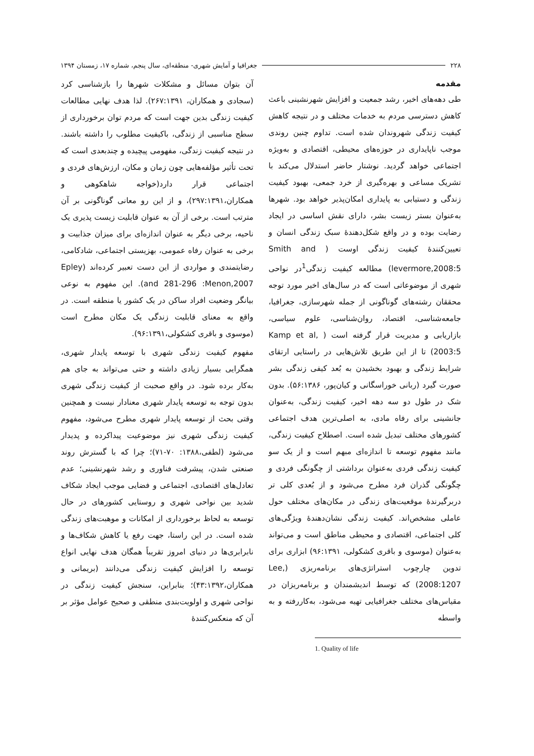۲۲۸ جغرافیا و آمایش شهری- منطقه‌ای، سال پنجم، شماره ۱۷، زمستان ۱۳۹۴
مقدمه
طی دهه‌های اخیر، رشد جمعیت و افزایش شهرنشینی باعث کاهش دسترسی مردم به خدمات مختلف و در نتیجه کاهش کیفیت زندگی شهروندان شده است. تداوم چنین روندی موجب ناپایداری در حوزه‌های محیطی، اقتصادی و به‌ویژه اجتماعی خواهد گردید. نوشتار حاضر استدلال می‌کند با تشریک مساعی و بهره‌گیری از خرد جمعی، بهبود کیفیت زندگی و دستیابی به پایداری امکان‌پذیر خواهد بود. شهرها به‌عنوان بستر زیست بشر، دارای نقش اساسی در ایجاد رضایت بوده و در واقع شکل‌دهندۀ سبک زندگی انسان و تعیین‌کنندۀ کیفیت زندگی اوست ( Smith and levermore,2008:5) مطالعه کیفیت زندگی<sup>1</sup>در نواحی شهری از موضوعاتی است که در سال‌های اخیر مورد توجه محققان رشته‌های گوناگونی از جمله شهرسازی، جغرافیا، جامعه‌شناسی، اقتصاد، روان‌شناسی، علوم سیاسی، بازاریابی و مدیریت قرار گرفته است ( Kamp et al, 2003:5) تا از این طریق تلاش‌هایی در راستایی ارتقای شرایط زندگی و بهبود بخشیدن به بُعد کیفی زندگی بشر صورت گیرد (ربانی خوراسگانی و کیان‌پور، ۵۶:۱۳۸۶). بدون شک در طول دو سه دهه اخیر، کیفیت زندگی، به‌عنوان جانشینی برای رفاه مادی، به اصلی‌ترین هدف اجتماعی کشورهای مختلف تبدیل شده است. اصطلاح کیفیت زندگی، مانند مفهوم توسعه تا اندازه‌ای مبهم است و از یک سو کیفیت زندگی فردی به‌عنوان برداشتی از چگونگی فردی و چگونگی گذران فرد مطرح می‌شود و از بُعدی کلی تر دربرگیرندۀ موقعیت‌های زندگی در مکان‌های مختلف حول عاملی مشخص‌اند. کیفیت زندگی نشان‌دهندۀ ویژگی‌های کلی اجتماعی، اقتصادی و محیطی مناطق است و می‌تواند به‌عنوان (موسوی و باقری کشکولی، ۹۶:۱۳۹۱) ابزاری برای تدوین چارچوب استراتژی‌های برنامه‌ریزی (Lee, 2008:1207) که توسط اندیشمندان و برنامه‌ریزان در مقیاس‌های مختلف جغرافیایی تهیه می‌شود، به‌کاررفته و به واسطه
1. Quality of life
آن بتوان مسائل و مشکلات شهرها را بازشناسی کرد (سجادی و همکاران، ۲۶۷:۱۳۹۱). لذا هدف نهایی مطالعات کیفیت زندگی بدین جهت است که مردم توان برخورداری از سطح مناسبی از زندگی، باکیفیت مطلوب را داشته باشند. در نتیجه کیفیت زندگی، مفهومی پیچیده و چندبعدی است که تحت تأثیر مؤلفه‌هایی چون زمان و مکان، ارزش‌های فردی و اجتماعی قرار دارد(خواجه شاهکوهی و همکاران،۲۹۷:۱۳۹۱)، و از این رو معانی گوناگونی بر آن مترتب است. برخی از آن به عنوان قابلیت زیست پذیری یک ناحیه، برخی دیگر به عنوان اندازه‌ای برای میزان جذابیت و برخی به عنوان رفاه عمومی، بهزیستی اجتماعی، شادکامی، رضایتمندی و مواردی از این دست تعبیر کرده‌اند (Epley and 281-296 :Menon,2007). این مفهوم به نوعی بیانگر وضعیت افراد ساکن در یک کشور یا منطقه است. در واقع به معنای قابلیت زندگی یک مکان مطرح است (موسوی و باقری کشکولی،۹۶:۱۳۹۱).
مفهوم کیفیت زندگی شهری با توسعه پایدار شهری، همگرایی بسیار زیادی داشته و حتی می‌تواند به جای هم به‌کار برده شود. در واقع صحبت از کیفیت زندگی شهری بدون توجه به توسعه پایدار شهری معنادار نیست و همچنین وقتی بحث از توسعه پایدار شهری مطرح می‌شود، مفهوم کیفیت زندگی شهری نیز موضوعیت پیداکرده و پدیدار می‌شود (لطفی،۱۳۸۸: ۷۰-۷۱)؛ چرا که با گسترش روند صنعتی شدن، پیشرفت فناوری و رشد شهرنشینی؛ عدم تعادل‌های اقتصادی، اجتماعی و فضایی موجب ایجاد شکاف شدید بین نواحی شهری و روستایی کشورهای در حال توسعه به لحاظ برخورداری از امکانات و موهبت‌های زندگی شده است. در این راستا، جهت رفع یا کاهش شکاف‌ها و نابرابری‌ها در دنیای امروز تقریباً همگان هدف نهایی انواع توسعه را افزایش کیفیت زندگی می‌دانند (بریمانی و همکاران،۴۳:۱۳۹۲)؛ بنابراین، سنجش کیفیت زندگی در نواحی شهری و اولویت‌بندی منطقی و صحیح عوامل مؤثر بر آن که منعکس‌کنندۀ